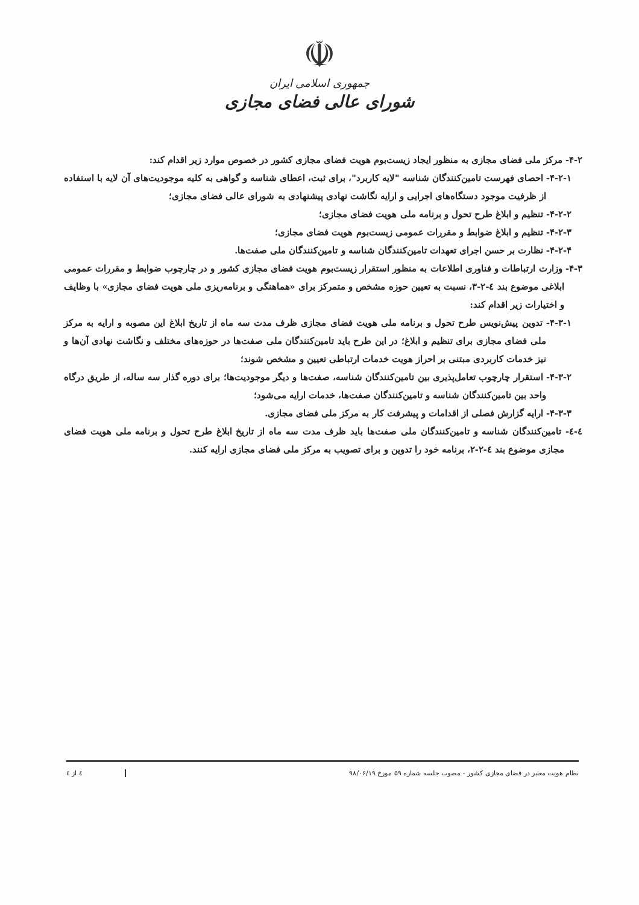☫
جمهوری اسلامی ایران
شورای عالی فضای مجازی
۴-۲- مرکز ملی فضای مجازی به منظور ایجاد زیست‌بوم هویت فضای مجازی کشور در خصوص موارد زیر اقدام کند:
۴-۲-۱- احصای فهرست تامین‌کنندگان شناسه "لایه کاربرد"، برای ثبت، اعطای شناسه و گواهی به کلیه موجودیت‌های آن لایه با استفاده از ظرفیت موجود دستگاه‌های اجرایی و ارایه نگاشت نهادی پیشنهادی به شورای عالی فضای مجازی؛
۴-۲-۲- تنظیم و ابلاغ طرح تحول و برنامه ملی هویت فضای مجازی؛
۴-۲-۳- تنظیم و ابلاغ ضوابط و مقررات عمومی زیست‌بوم هویت فضای مجازی؛
۴-۲-۴- نظارت بر حسن اجرای تعهدات تامین‌کنندگان شناسه و تامین‌کنندگان ملی صفت‌ها.
۴-۳- وزارت ارتباطات و فناوری اطلاعات به منظور استقرار زیست‌بوم هویت فضای مجازی کشور و در چارچوب ضوابط و مقررات عمومی ابلاغی موضوع بند ٤-٢-٣، نسبت به تعیین حوزه مشخص و متمرکز برای «هماهنگی و برنامه‌ریزی ملی هویت فضای مجازی» با وظایف و اختیارات زیر اقدام کند:
۴-۳-۱- تدوین پیش‌نویس طرح تحول و برنامه ملی هویت فضای مجازی ظرف مدت سه ماه از تاریخ ابلاغ این مصوبه و ارایه به مرکز ملی فضای مجازی برای تنظیم و ابلاغ؛ در این طرح باید تامین‌کنندگان ملی صفت‌ها در حوزه‌های مختلف و نگاشت نهادی آن‌ها و نیز خدمات کاربردی مبتنی بر احراز هویت خدمات ارتباطی تعیین و مشخص شوند؛
۴-۳-۲- استقرار چارچوب تعامل‌پذیری بین تامین‌کنندگان شناسه، صفت‌ها و دیگر موجودیت‌ها؛ برای دوره گذار سه ساله، از طریق درگاه واحد بین تامین‌کنندگان شناسه و تامین‌کنندگان صفت‌ها، خدمات ارایه می‌شود؛
۴-۳-۳- ارایه گزارش فصلی از اقدامات و پیشرفت کار به مرکز ملی فضای مجازی.
٤-٤- تامین‌کنندگان شناسه و تامین‌کنندگان ملی صفت‌ها باید ظرف مدت سه ماه از تاریخ ابلاغ طرح تحول و برنامه ملی هویت فضای مجازی موضوع بند ٤-٢-٢، برنامه خود را تدوین و برای تصویب به مرکز ملی فضای مجازی ارایه کنند.
نظام هویت معتبر در فضای مجازی کشور - مصوب جلسه شماره ۵۹ مورخ ۹۸/۰۶/۱۹ ٤ از ٤